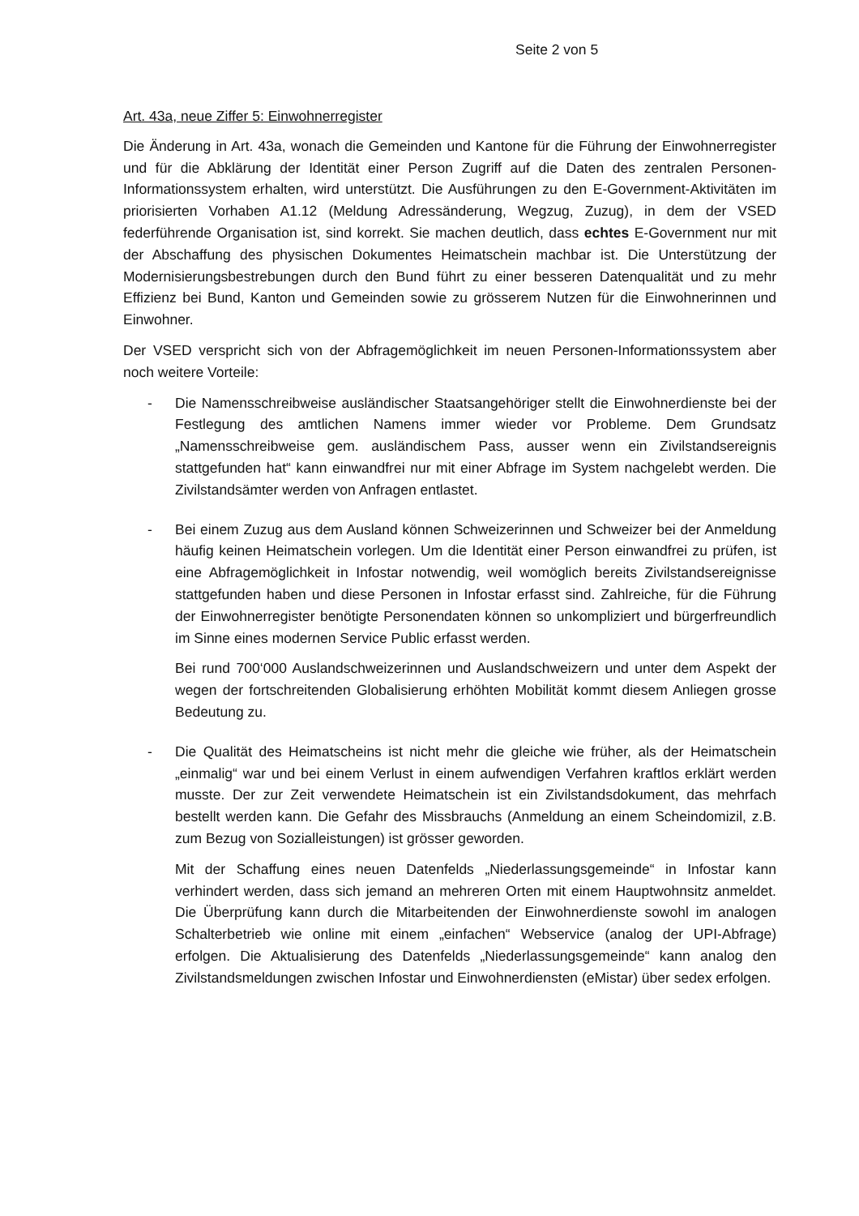Seite 2 von 5
Art. 43a, neue Ziffer 5: Einwohnerregister
Die Änderung in Art. 43a, wonach die Gemeinden und Kantone für die Führung der Einwohnerregister und für die Abklärung der Identität einer Person Zugriff auf die Daten des zentralen Personen-Informationssystem erhalten, wird unterstützt. Die Ausführungen zu den E-Government-Aktivitäten im priorisierten Vorhaben A1.12 (Meldung Adressänderung, Wegzug, Zuzug), in dem der VSED federführende Organisation ist, sind korrekt. Sie machen deutlich, dass echtes E-Government nur mit der Abschaffung des physischen Dokumentes Heimatschein machbar ist. Die Unterstützung der Modernisierungsbestrebungen durch den Bund führt zu einer besseren Datenqualität und zu mehr Effizienz bei Bund, Kanton und Gemeinden sowie zu grösserem Nutzen für die Einwohnerinnen und Einwohner.
Der VSED verspricht sich von der Abfragemöglichkeit im neuen Personen-Informationssystem aber noch weitere Vorteile:
- Die Namensschreibweise ausländischer Staatsangehöriger stellt die Einwohnerdienste bei der Festlegung des amtlichen Namens immer wieder vor Probleme. Dem Grundsatz „Namensschreibweise gem. ausländischem Pass, ausser wenn ein Zivilstandsereignis stattgefunden hat“ kann einwandfrei nur mit einer Abfrage im System nachgelebt werden. Die Zivilstandsämter werden von Anfragen entlastet.
- Bei einem Zuzug aus dem Ausland können Schweizerinnen und Schweizer bei der Anmeldung häufig keinen Heimatschein vorlegen. Um die Identität einer Person einwandfrei zu prüfen, ist eine Abfragemöglichkeit in Infostar notwendig, weil womöglich bereits Zivilstandsereignisse stattgefunden haben und diese Personen in Infostar erfasst sind. Zahlreiche, für die Führung der Einwohnerregister benötigte Personendaten können so unkompliziert und bürgerfreundlich im Sinne eines modernen Service Public erfasst werden.
Bei rund 700‘000 Auslandschweizerinnen und Auslandschweizern und unter dem Aspekt der wegen der fortschreitenden Globalisierung erhöhten Mobilität kommt diesem Anliegen grosse Bedeutung zu.
- Die Qualität des Heimatscheins ist nicht mehr die gleiche wie früher, als der Heimatschein „einmalig“ war und bei einem Verlust in einem aufwendigen Verfahren kraftlos erklärt werden musste. Der zur Zeit verwendete Heimatschein ist ein Zivilstandsdokument, das mehrfach bestellt werden kann. Die Gefahr des Missbrauchs (Anmeldung an einem Scheindomizil, z.B. zum Bezug von Sozialleistungen) ist grösser geworden.
Mit der Schaffung eines neuen Datenfelds „Niederlassungsgemeinde“ in Infostar kann verhindert werden, dass sich jemand an mehreren Orten mit einem Hauptwohnsitz anmeldet. Die Überprüfung kann durch die Mitarbeitenden der Einwohnerdienste sowohl im analogen Schalterbetrieb wie online mit einem „einfachen“ Webservice (analog der UPI-Abfrage) erfolgen. Die Aktualisierung des Datenfelds „Niederlassungsgemeinde“ kann analog den Zivilstandsmeldungen zwischen Infostar und Einwohnerdiensten (eMistar) über sedex erfolgen.